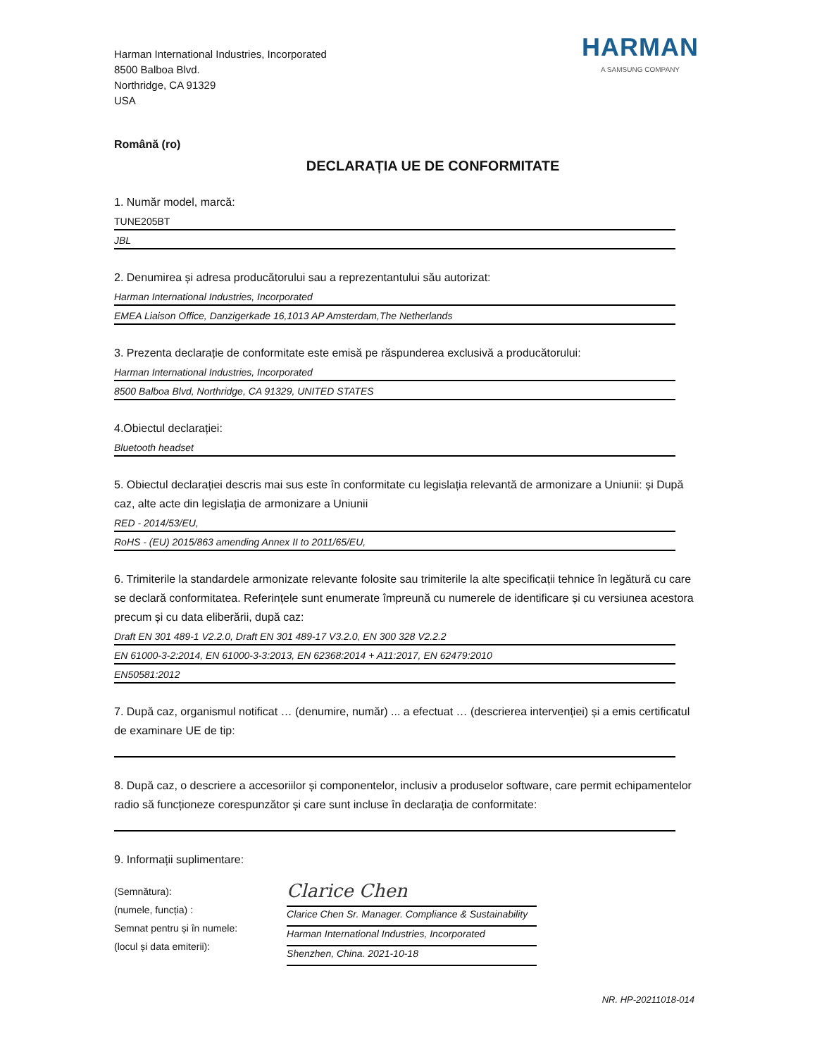Harman International Industries, Incorporated
8500 Balboa Blvd.
Northridge, CA 91329
USA
HARMAN
A SAMSUNG COMPANY
Română (ro)
DECLARAȚIA UE DE CONFORMITATE
1. Număr model, marcă:
TUNE205BT
JBL
2. Denumirea și adresa producătorului sau a reprezentantului său autorizat:
Harman International Industries, Incorporated
EMEA Liaison Office, Danzigerkade 16,1013 AP Amsterdam,The Netherlands
3. Prezenta declarație de conformitate este emisă pe răspunderea exclusivă a producătorului:
Harman International Industries, Incorporated
8500 Balboa Blvd, Northridge, CA 91329, UNITED STATES
4.Obiectul declarației:
Bluetooth headset
5. Obiectul declarației descris mai sus este în conformitate cu legislația relevantă de armonizare a Uniunii: și După caz, alte acte din legislația de armonizare a Uniunii
RED - 2014/53/EU,
RoHS - (EU) 2015/863 amending Annex II to 2011/65/EU,
6. Trimiterile la standardele armonizate relevante folosite sau trimiterile la alte specificații tehnice în legătură cu care se declară conformitatea. Referințele sunt enumerate împreună cu numerele de identificare și cu versiunea acestora precum și cu data eliberării, după caz:
Draft EN 301 489-1 V2.2.0, Draft EN 301 489-17 V3.2.0, EN 300 328 V2.2.2
EN 61000-3-2:2014, EN 61000-3-3:2013, EN 62368:2014 + A11:2017, EN 62479:2010
EN50581:2012
7. După caz, organismul notificat … (denumire, număr) ... a efectuat … (descrierea intervenției) și a emis certificatul de examinare UE de tip:
8. După caz, o descriere a accesoriilor și componentelor, inclusiv a produselor software, care permit echipamentelor radio să funcționeze corespunzător și care sunt incluse în declarația de conformitate:
9. Informații suplimentare:
(Semnătura):
(numele, funcția) :
Semnat pentru și în numele:
(locul și data emiterii):
Clarice Chen
Clarice Chen Sr. Manager. Compliance & Sustainability
Harman International Industries, Incorporated
Shenzhen, China. 2021-10-18
NR. HP-20211018-014